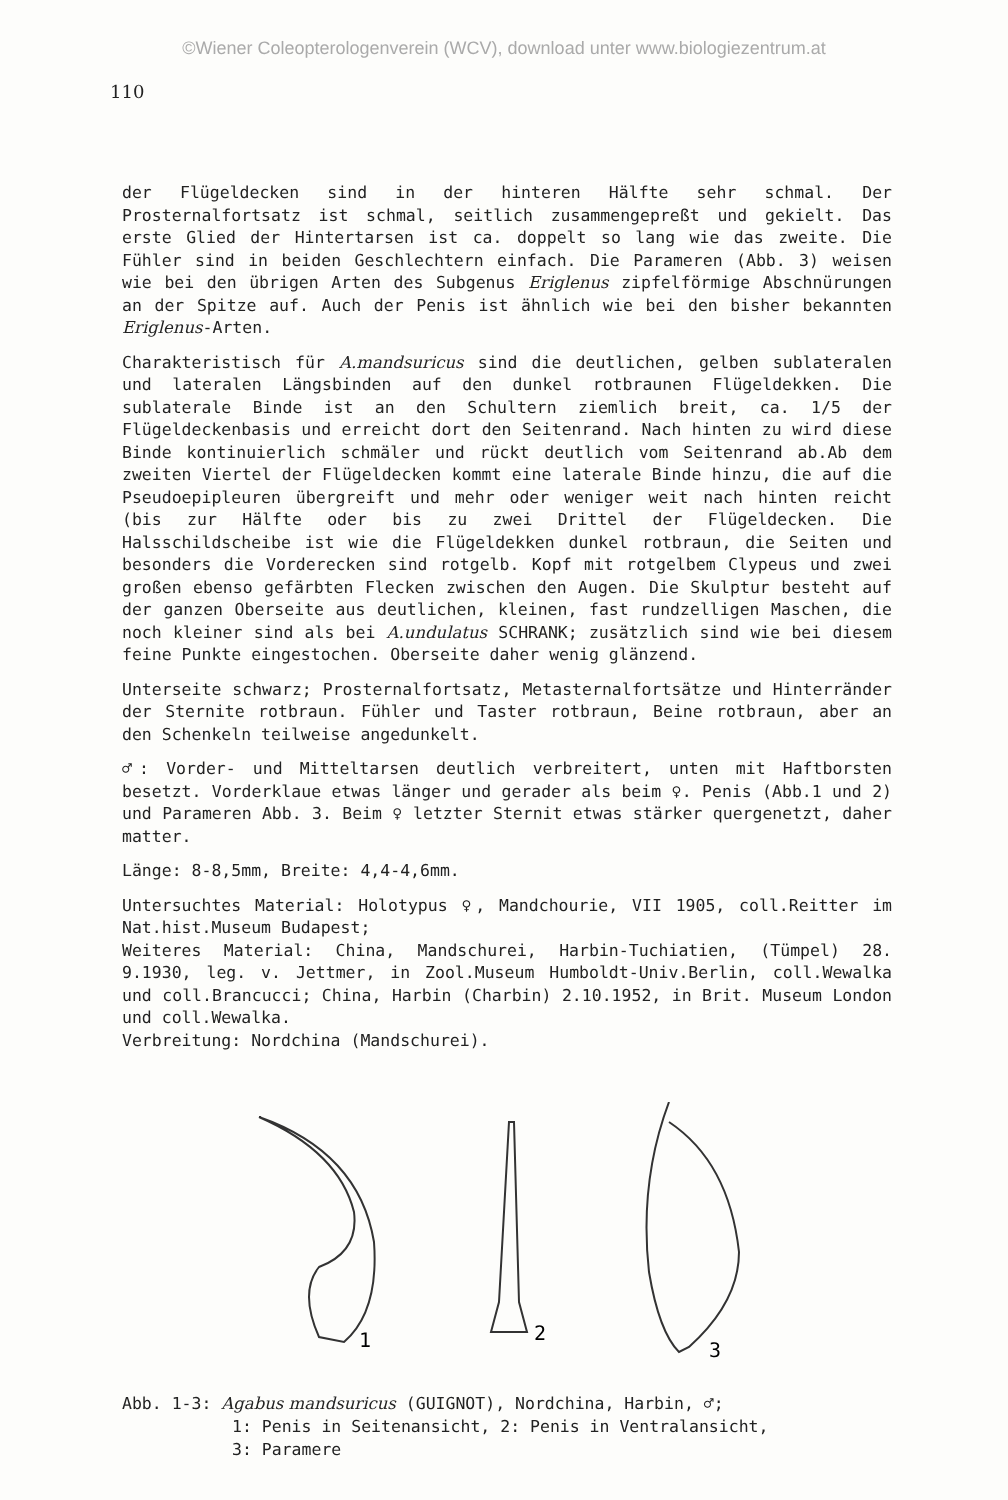©Wiener Coleopterologenverein (WCV), download unter www.biologiezentrum.at
110
der Flügeldecken sind in der hinteren Hälfte sehr schmal. Der Prosternalfortsatz ist schmal, seitlich zusammengepreßt und gekielt. Das erste Glied der Hintertarsen ist ca. doppelt so lang wie das zweite. Die Fühler sind in beiden Geschlechtern einfach. Die Parameren (Abb. 3) weisen wie bei den übrigen Arten des Subgenus Eriglenus zipfelförmige Abschnürungen an der Spitze auf. Auch der Penis ist ähnlich wie bei den bisher bekannten Eriglenus-Arten.
Charakteristisch für A.mandsuricus sind die deutlichen, gelben sublateralen und lateralen Längsbinden auf den dunkel rotbraunen Flügeldekken. Die sublaterale Binde ist an den Schultern ziemlich breit, ca. 1/5 der Flügeldeckenbasis und erreicht dort den Seitenrand. Nach hinten zu wird diese Binde kontinuierlich schmäler und rückt deutlich vom Seitenrand ab.Ab dem zweiten Viertel der Flügeldecken kommt eine laterale Binde hinzu, die auf die Pseudoepipleuren übergreift und mehr oder weniger weit nach hinten reicht (bis zur Hälfte oder bis zu zwei Drittel der Flügeldecken. Die Halsschildscheibe ist wie die Flügeldekken dunkel rotbraun, die Seiten und besonders die Vorderecken sind rotgelb. Kopf mit rotgelbem Clypeus und zwei großen ebenso gefärbten Flecken zwischen den Augen. Die Skulptur besteht auf der ganzen Oberseite aus deutlichen, kleinen, fast rundzelligen Maschen, die noch kleiner sind als bei A.undulatus SCHRANK; zusätzlich sind wie bei diesem feine Punkte eingestochen. Oberseite daher wenig glänzend.
Unterseite schwarz; Prosternalfortsatz, Metasternalfortsätze und Hinterränder der Sternite rotbraun. Fühler und Taster rotbraun, Beine rotbraun, aber an den Schenkeln teilweise angedunkelt.
♂: Vorder- und Mitteltarsen deutlich verbreitert, unten mit Haftborsten besetzt. Vorderklaue etwas länger und gerader als beim ♀. Penis (Abb.1 und 2) und Parameren Abb. 3. Beim ♀ letzter Sternit etwas stärker quergenetzt, daher matter.
Länge: 8-8,5mm, Breite: 4,4-4,6mm.
Untersuchtes Material: Holotypus ♀, Mandchourie, VII 1905, coll.Reitter im Nat.hist.Museum Budapest;
Weiteres Material: China, Mandschurei, Harbin-Tuchiatien, (Tümpel) 28. 9.1930, leg. v. Jettmer, in Zool.Museum Humboldt-Univ.Berlin, coll.Wewalka und coll.Brancucci; China, Harbin (Charbin) 2.10.1952, in Brit. Museum London und coll.Wewalka.
Verbreitung: Nordchina (Mandschurei).
1
2
3
Abb. 1-3: Agabus mandsuricus (GUIGNOT), Nordchina, Harbin, ♂;
1: Penis in Seitenansicht, 2: Penis in Ventralansicht,
3: Paramere